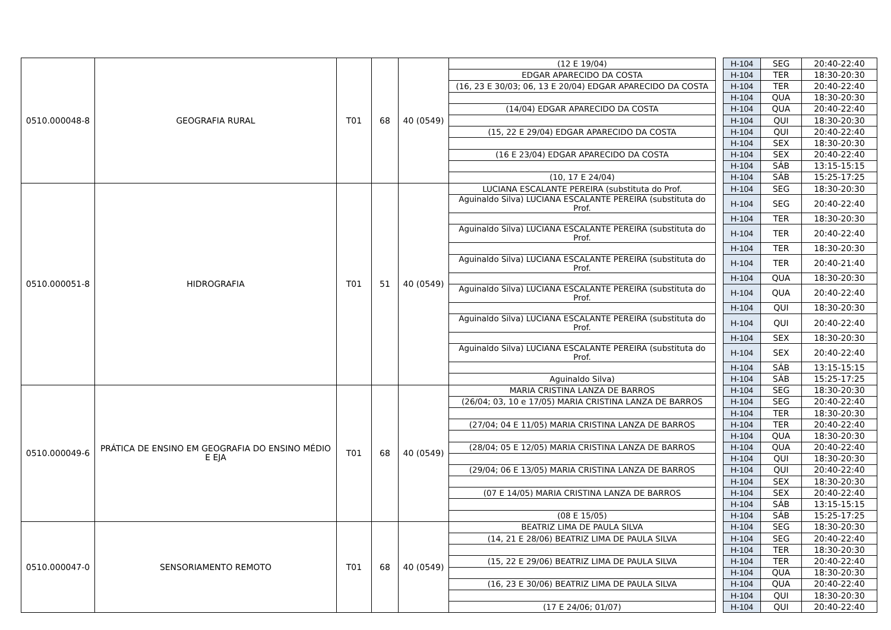| 0510.000048-8 | GEOGRAFIA RURAL | T01 | 68 | 40 (0549) | (12 E 19/04) | | H-104 | SEG | 20:40-22:40 |
| | | | | | EDGAR APARECIDO DA COSTA | | H-104 | TER | 18:30-20:30 |
| | | | | | (16, 23 E 30/03; 06, 13 E 20/04) EDGAR APARECIDO DA COSTA | | H-104 | TER | 20:40-22:40 |
| | | | | | | | H-104 | QUA | 18:30-20:30 |
| | | | | | (14/04) EDGAR APARECIDO DA COSTA | | H-104 | QUA | 20:40-22:40 |
| | | | | | | | H-104 | QUI | 18:30-20:30 |
| | | | | | (15, 22 E 29/04) EDGAR APARECIDO DA COSTA | | H-104 | QUI | 20:40-22:40 |
| | | | | | | | H-104 | SEX | 18:30-20:30 |
| | | | | | (16 E 23/04) EDGAR APARECIDO DA COSTA | | H-104 | SEX | 20:40-22:40 |
| | | | | | | | H-104 | SÁB | 13:15-15:15 |
| | | | | | (10, 17 E 24/04) | | H-104 | SÁB | 15:25-17:25 |
| 0510.000051-8 | HIDROGRAFIA | T01 | 51 | 40 (0549) | LUCIANA ESCALANTE PEREIRA (substituta do Prof. | | H-104 | SEG | 18:30-20:30 |
| | | | | | Aguinaldo Silva) LUCIANA ESCALANTE PEREIRA (substituta do Prof. | | H-104 | SEG | 20:40-22:40 |
| | | | | | | | H-104 | TER | 18:30-20:30 |
| | | | | | Aguinaldo Silva) LUCIANA ESCALANTE PEREIRA (substituta do Prof. | | H-104 | TER | 20:40-22:40 |
| | | | | | | | H-104 | TER | 18:30-20:30 |
| | | | | | Aguinaldo Silva) LUCIANA ESCALANTE PEREIRA (substituta do Prof. | | H-104 | TER | 20:40-21:40 |
| | | | | | | | H-104 | QUA | 18:30-20:30 |
| | | | | | Aguinaldo Silva) LUCIANA ESCALANTE PEREIRA (substituta do Prof. | | H-104 | QUA | 20:40-22:40 |
| | | | | | | | H-104 | QUI | 18:30-20:30 |
| | | | | | Aguinaldo Silva) LUCIANA ESCALANTE PEREIRA (substituta do Prof. | | H-104 | QUI | 20:40-22:40 |
| | | | | | | | H-104 | SEX | 18:30-20:30 |
| | | | | | Aguinaldo Silva) LUCIANA ESCALANTE PEREIRA (substituta do Prof. | | H-104 | SEX | 20:40-22:40 |
| | | | | | | | H-104 | SÁB | 13:15-15:15 |
| | | | | | Aguinaldo Silva) | | H-104 | SÁB | 15:25-17:25 |
| 0510.000049-6 | PRÁTICA DE ENSINO EM GEOGRAFIA DO ENSINO MÉDIO E EJA | T01 | 68 | 40 (0549) | MARIA CRISTINA LANZA DE BARROS | | H-104 | SEG | 18:30-20:30 |
| | | | | | (26/04; 03, 10 e 17/05) MARIA CRISTINA LANZA DE BARROS | | H-104 | SEG | 20:40-22:40 |
| | | | | | | | H-104 | TER | 18:30-20:30 |
| | | | | | (27/04; 04 E 11/05) MARIA CRISTINA LANZA DE BARROS | | H-104 | TER | 20:40-22:40 |
| | | | | | | | H-104 | QUA | 18:30-20:30 |
| | | | | | (28/04; 05 E 12/05) MARIA CRISTINA LANZA DE BARROS | | H-104 | QUA | 20:40-22:40 |
| | | | | | | | H-104 | QUI | 18:30-20:30 |
| | | | | | (29/04; 06 E 13/05) MARIA CRISTINA LANZA DE BARROS | | H-104 | QUI | 20:40-22:40 |
| | | | | | | | H-104 | SEX | 18:30-20:30 |
| | | | | | (07 E 14/05) MARIA CRISTINA LANZA DE BARROS | | H-104 | SEX | 20:40-22:40 |
| | | | | | | | H-104 | SÁB | 13:15-15:15 |
| | | | | | (08 E 15/05) | | H-104 | SÁB | 15:25-17:25 |
| 0510.000047-0 | SENSORIAMENTO REMOTO | T01 | 68 | 40 (0549) | BEATRIZ LIMA DE PAULA SILVA | | H-104 | SEG | 18:30-20:30 |
| | | | | | (14, 21 E 28/06) BEATRIZ LIMA DE PAULA SILVA | | H-104 | SEG | 20:40-22:40 |
| | | | | | | | H-104 | TER | 18:30-20:30 |
| | | | | | (15, 22 E 29/06) BEATRIZ LIMA DE PAULA SILVA | | H-104 | TER | 20:40-22:40 |
| | | | | | | | H-104 | QUA | 18:30-20:30 |
| | | | | | (16, 23 E 30/06) BEATRIZ LIMA DE PAULA SILVA | | H-104 | QUA | 20:40-22:40 |
| | | | | | | | H-104 | QUI | 18:30-20:30 |
| | | | | | (17 E 24/06; 01/07) | | H-104 | QUI | 20:40-22:40 |